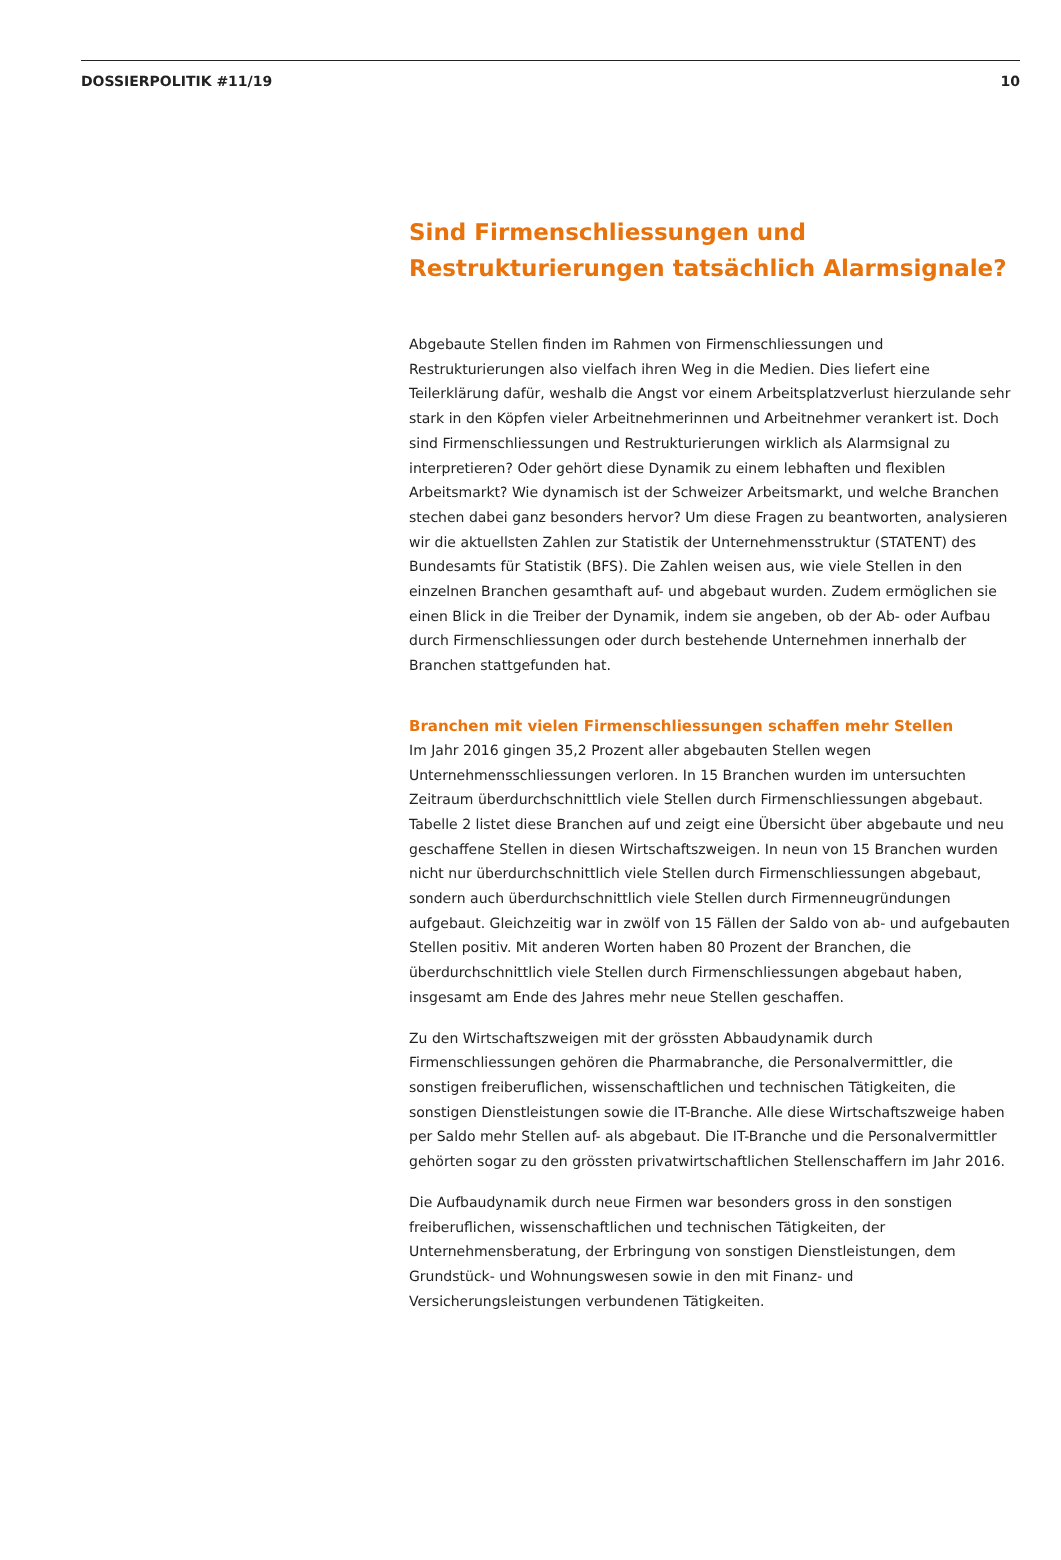DOSSIERPOLITIK #11/19 10
Sind Firmenschliessungen und Restrukturierungen tatsächlich Alarmsignale?
Abgebaute Stellen finden im Rahmen von Firmenschliessungen und Restrukturierungen also vielfach ihren Weg in die Medien. Dies liefert eine Teilerklärung dafür, weshalb die Angst vor einem Arbeitsplatzverlust hierzulande sehr stark in den Köpfen vieler Arbeitnehmerinnen und Arbeitnehmer verankert ist. Doch sind Firmenschliessungen und Restrukturierungen wirklich als Alarmsignal zu interpretieren? Oder gehört diese Dynamik zu einem lebhaften und flexiblen Arbeitsmarkt? Wie dynamisch ist der Schweizer Arbeitsmarkt, und welche Branchen stechen dabei ganz besonders hervor? Um diese Fragen zu beantworten, analysieren wir die aktuellsten Zahlen zur Statistik der Unternehmensstruktur (STATENT) des Bundesamts für Statistik (BFS). Die Zahlen weisen aus, wie viele Stellen in den einzelnen Branchen gesamthaft auf- und abgebaut wurden. Zudem ermöglichen sie einen Blick in die Treiber der Dynamik, indem sie angeben, ob der Ab- oder Aufbau durch Firmenschliessungen oder durch bestehende Unternehmen innerhalb der Branchen stattgefunden hat.
Branchen mit vielen Firmenschliessungen schaffen mehr Stellen
Im Jahr 2016 gingen 35,2 Prozent aller abgebauten Stellen wegen Unternehmensschliessungen verloren. In 15 Branchen wurden im untersuchten Zeitraum überdurchschnittlich viele Stellen durch Firmenschliessungen abgebaut. Tabelle 2 listet diese Branchen auf und zeigt eine Übersicht über abgebaute und neu geschaffene Stellen in diesen Wirtschaftszweigen. In neun von 15 Branchen wurden nicht nur überdurchschnittlich viele Stellen durch Firmenschliessungen abgebaut, sondern auch überdurchschnittlich viele Stellen durch Firmenneugründungen aufgebaut. Gleichzeitig war in zwölf von 15 Fällen der Saldo von ab- und aufgebauten Stellen positiv. Mit anderen Worten haben 80 Prozent der Branchen, die überdurchschnittlich viele Stellen durch Firmenschliessungen abgebaut haben, insgesamt am Ende des Jahres mehr neue Stellen geschaffen.
Zu den Wirtschaftszweigen mit der grössten Abbaudynamik durch Firmenschliessungen gehören die Pharmabranche, die Personalvermittler, die sonstigen freiberuflichen, wissenschaftlichen und technischen Tätigkeiten, die sonstigen Dienstleistungen sowie die IT-Branche. Alle diese Wirtschaftszweige haben per Saldo mehr Stellen auf- als abgebaut. Die IT-Branche und die Personalvermittler gehörten sogar zu den grössten privatwirtschaftlichen Stellenschaffern im Jahr 2016.
Die Aufbaudynamik durch neue Firmen war besonders gross in den sonstigen freiberuflichen, wissenschaftlichen und technischen Tätigkeiten, der Unternehmensberatung, der Erbringung von sonstigen Dienstleistungen, dem Grundstück- und Wohnungswesen sowie in den mit Finanz- und Versicherungsleistungen verbundenen Tätigkeiten.